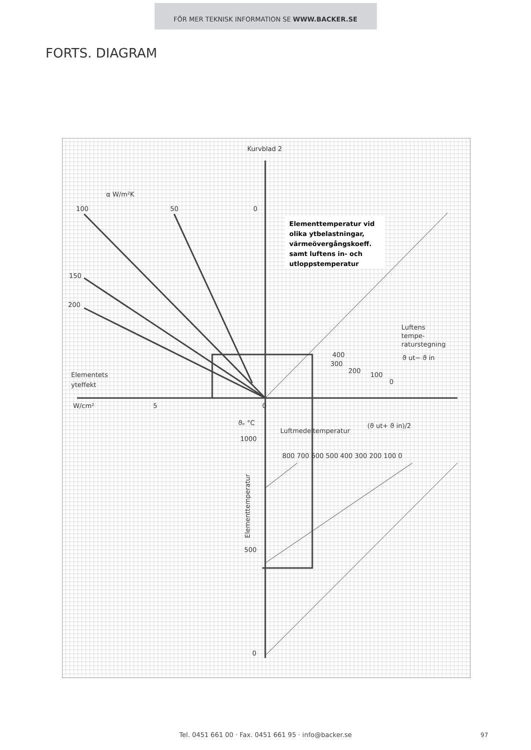FÖR MER TEKNISK INFORMATION SE WWW.BACKER.SE
FORTS. DIAGRAM
Kurvblad 2
α W/m²K
100
50
0
150
200
Luftens
tempe-
raturstegning
ϑ ut− ϑ in
400
300
200
100
0
Elementets
yteffekt
W/cm²
5
0
ϑₑ °C
Luftmedeltemperatur
(ϑ ut+ ϑ in)/2
1000
800 700 600 500 400 300 200 100 0
500
0
Elementtemperatur
Elementtemperatur vid
olika ytbelastningar,
värmeövergångskoeff.
samt luftens in- och
utloppstemperatur
Tel. 0451 661 00 · Fax. 0451 661 95 · info@backer.se 97